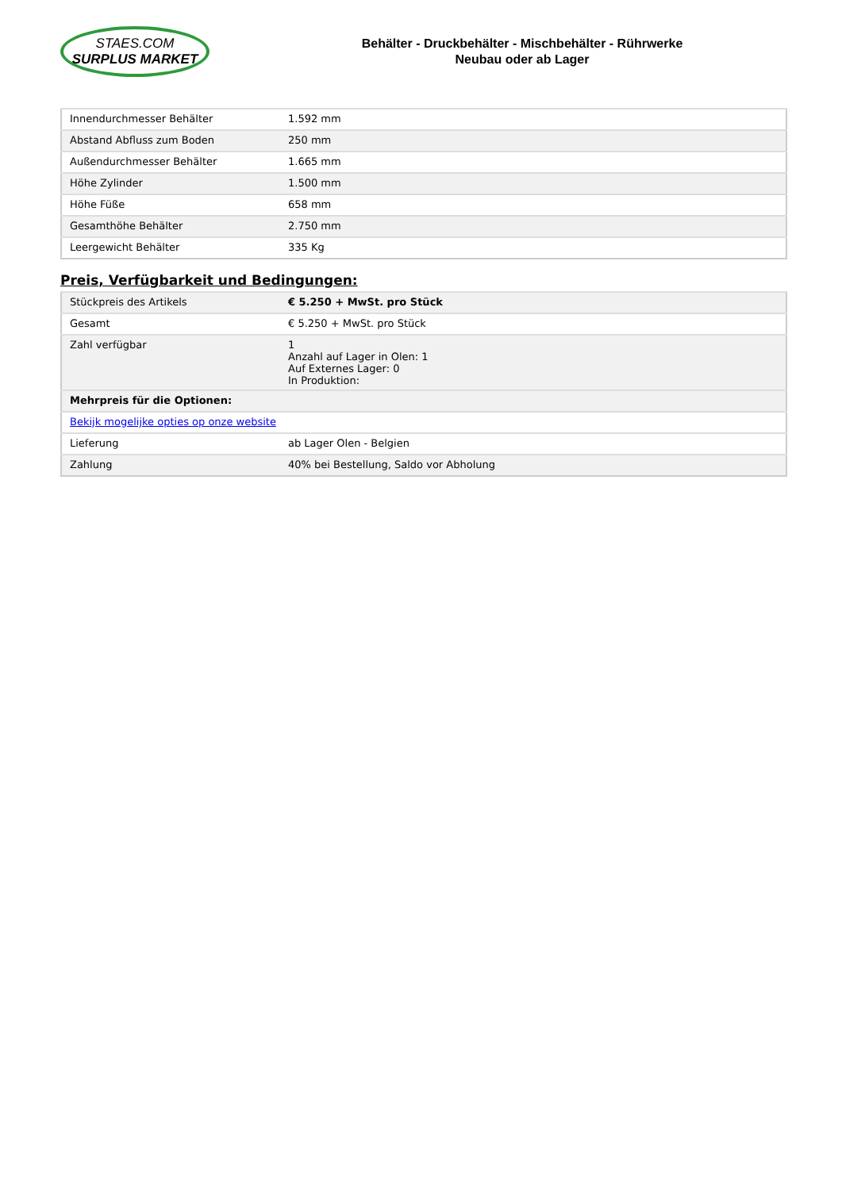STAES.COM
SURPLUS MARKET
Behälter - Druckbehälter - Mischbehälter - Rührwerke
Neubau oder ab Lager
| Innendurchmesser Behälter | 1.592 mm |
| Abstand Abfluss zum Boden | 250 mm |
| Außendurchmesser Behälter | 1.665 mm |
| Höhe Zylinder | 1.500 mm |
| Höhe Füße | 658 mm |
| Gesamthöhe Behälter | 2.750 mm |
| Leergewicht Behälter | 335 Kg |
Preis, Verfügbarkeit und Bedingungen:
| Stückpreis des Artikels | € 5.250 + MwSt. pro Stück |
| Gesamt | € 5.250 + MwSt. pro Stück |
| Zahl verfügbar | 1 Anzahl auf Lager in Olen: 1 Auf Externes Lager: 0 In Produktion: |
| Mehrpreis für die Optionen: | |
| Bekijk mogelijke opties op onze website | |
| Lieferung | ab Lager Olen - Belgien |
| Zahlung | 40% bei Bestellung, Saldo vor Abholung |